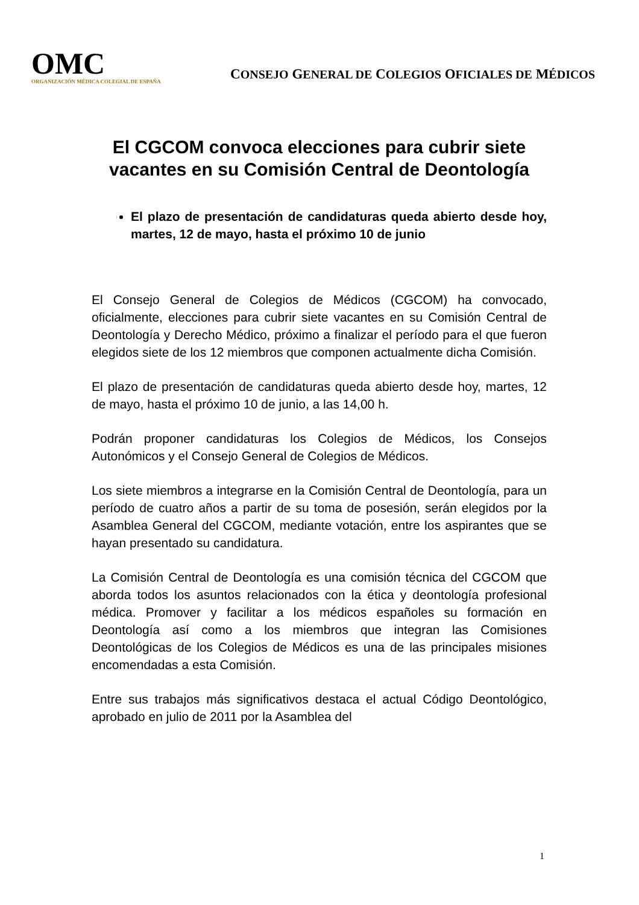OMC
ORGANIZACIÓN MÉDICA COLEGIAL DE ESPAÑA
CONSEJO GENERAL DE COLEGIOS OFICIALES DE MÉDICOS
El CGCOM convoca elecciones para cubrir siete vacantes en su Comisión Central de Deontología
El plazo de presentación de candidaturas queda abierto desde hoy, martes, 12 de mayo, hasta el próximo 10 de junio
El Consejo General de Colegios de Médicos (CGCOM) ha convocado, oficialmente, elecciones para cubrir siete vacantes en su Comisión Central de Deontología y Derecho Médico, próximo a finalizar el período para el que fueron elegidos siete de los 12 miembros que componen actualmente dicha Comisión.
El plazo de presentación de candidaturas queda abierto desde hoy, martes, 12 de mayo, hasta el próximo 10 de junio, a las 14,00 h.
Podrán proponer candidaturas los Colegios de Médicos, los Consejos Autonómicos y el Consejo General de Colegios de Médicos.
Los siete miembros a integrarse en la Comisión Central de Deontología, para un período de cuatro años a partir de su toma de posesión, serán elegidos por la Asamblea General del CGCOM, mediante votación, entre los aspirantes que se hayan presentado su candidatura.
La Comisión Central de Deontología es una comisión técnica del CGCOM que aborda todos los asuntos relacionados con la ética y deontología profesional médica. Promover y facilitar a los médicos españoles su formación en Deontología así como a los miembros que integran las Comisiones Deontológicas de los Colegios de Médicos es una de las principales misiones encomendadas a esta Comisión.
Entre sus trabajos más significativos destaca el actual Código Deontológico, aprobado en julio de 2011 por la Asamblea del
1